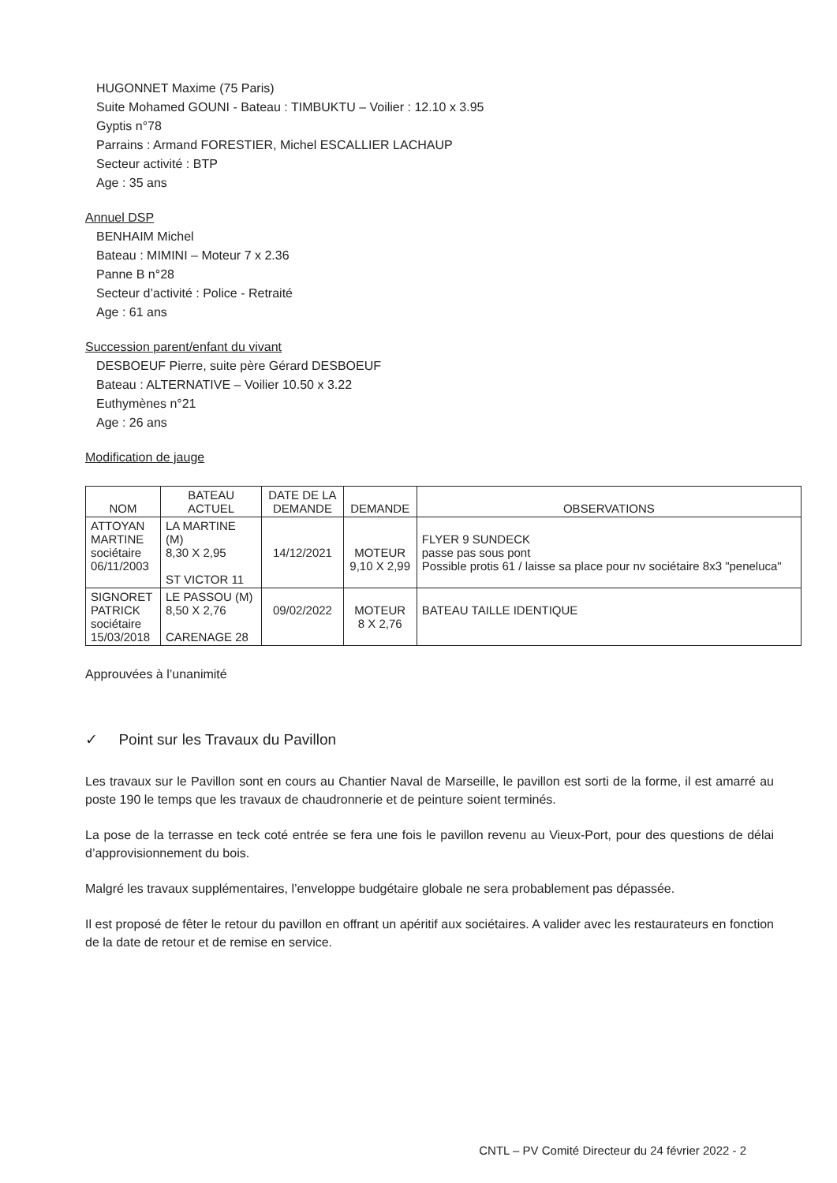HUGONNET Maxime (75 Paris)
Suite Mohamed GOUNI - Bateau : TIMBUKTU – Voilier : 12.10 x 3.95
Gyptis n°78
Parrains : Armand FORESTIER, Michel ESCALLIER LACHAUP
Secteur activité : BTP
Age : 35 ans
Annuel DSP
BENHAIM Michel
Bateau : MIMINI – Moteur 7 x 2.36
Panne B n°28
Secteur d’activité : Police - Retraité
Age : 61 ans
Succession parent/enfant du vivant
DESBOEUF Pierre, suite père Gérard DESBOEUF
Bateau : ALTERNATIVE – Voilier 10.50 x 3.22
Euthymènes n°21
Age : 26 ans
Modification de jauge
| NOM | BATEAU ACTUEL | DATE DE LA DEMANDE | DEMANDE | OBSERVATIONS |
| --- | --- | --- | --- | --- |
| ATTOYAN MARTINE sociétaire 06/11/2003 | LA MARTINE (M) 8,30 X 2,95 ST VICTOR 11 | 14/12/2021 | MOTEUR 9,10 X 2,99 | FLYER 9 SUNDECK passe pas sous pont Possible protis 61 / laisse sa place pour nv sociétaire 8x3 "peneluca" |
| SIGNORET PATRICK sociétaire 15/03/2018 | LE PASSOU (M) 8,50 X 2,76 CARENAGE 28 | 09/02/2022 | MOTEUR 8 X 2,76 | BATEAU TAILLE IDENTIQUE |
Approuvées à l’unanimité
✓ Point sur les Travaux du Pavillon
Les travaux sur le Pavillon sont en cours au Chantier Naval de Marseille, le pavillon est sorti de la forme, il est amarré au poste 190 le temps que les travaux de chaudronnerie et de peinture soient terminés.
La pose de la terrasse en teck coté entrée se fera une fois le pavillon revenu au Vieux-Port, pour des questions de délai d’approvisionnement du bois.
Malgré les travaux supplémentaires, l’enveloppe budgétaire globale ne sera probablement pas dépassée.
Il est proposé de fêter le retour du pavillon en offrant un apéritif aux sociétaires. A valider avec les restaurateurs en fonction de la date de retour et de remise en service.
CNTL – PV Comité Directeur du 24 février 2022 - 2